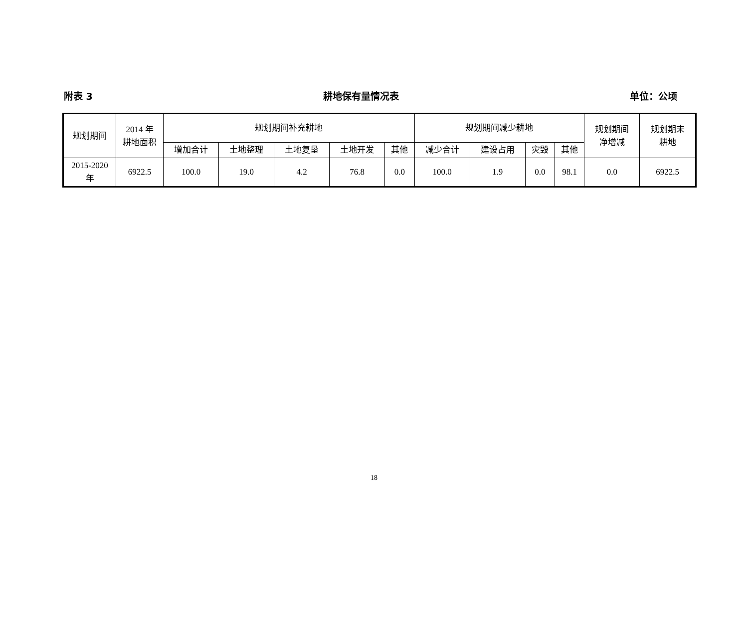附表 3 耕地保有量情况表 单位：公顷
| 规划期间 | 2014 年 耕地面积 | 规划期间补充耕地 | | | | | 规划期间减少耕地 | | | | 规划期间 净增减 | 规划期末 耕地 |
| --- | --- | --- | --- | --- | --- | --- | --- | --- | --- | --- | --- | --- |
| | | 增加合计 | 土地整理 | 土地复垦 | 土地开发 | 其他 | 减少合计 | 建设占用 | 灾毁 | 其他 | | |
| 2015-2020 年 | 6922.5 | 100.0 | 19.0 | 4.2 | 76.8 | 0.0 | 100.0 | 1.9 | 0.0 | 98.1 | 0.0 | 6922.5 |
18